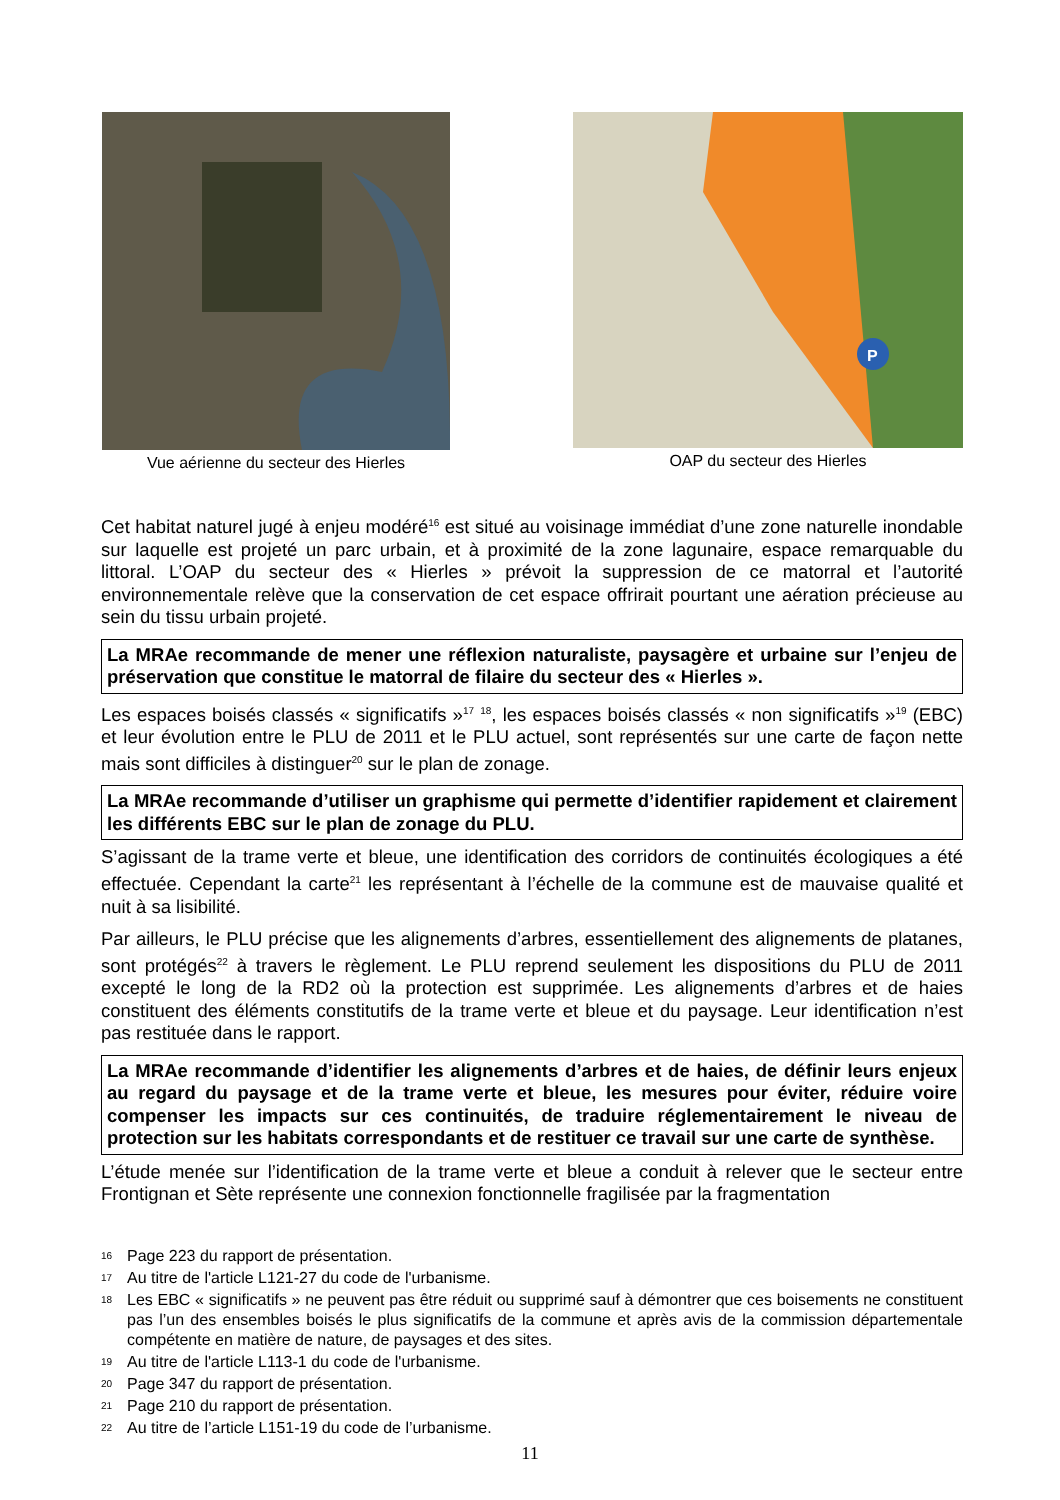Vue aérienne du secteur des Hierles
P
OAP du secteur des Hierles
Cet habitat naturel jugé à enjeu modéré<sup>16</sup> est situé au voisinage immédiat d’une zone naturelle inondable sur laquelle est projeté un parc urbain, et à proximité de la zone lagunaire, espace remarquable du littoral. L’OAP du secteur des « Hierles » prévoit la suppression de ce matorral et l’autorité environnementale relève que la conservation de cet espace offrirait pourtant une aération précieuse au sein du tissu urbain projeté.
La MRAe recommande de mener une réflexion naturaliste, paysagère et urbaine sur l’enjeu de préservation que constitue le matorral de filaire du secteur des « Hierles ».
Les espaces boisés classés « significatifs »<sup>17</sup> <sup>18</sup>, les espaces boisés classés « non significatifs »<sup>19</sup> (EBC) et leur évolution entre le PLU de 2011 et le PLU actuel, sont représentés sur une carte de façon nette mais sont difficiles à distinguer<sup>20</sup> sur le plan de zonage.
La MRAe recommande d’utiliser un graphisme qui permette d’identifier rapidement et clairement les différents EBC sur le plan de zonage du PLU.
S’agissant de la trame verte et bleue, une identification des corridors de continuités écologiques a été effectuée. Cependant la carte<sup>21</sup> les représentant à l’échelle de la commune est de mauvaise qualité et nuit à sa lisibilité.
Par ailleurs, le PLU précise que les alignements d’arbres, essentiellement des alignements de platanes, sont protégés<sup>22</sup> à travers le règlement. Le PLU reprend seulement les dispositions du PLU de 2011 excepté le long de la RD2 où la protection est supprimée. Les alignements d’arbres et de haies constituent des éléments constitutifs de la trame verte et bleue et du paysage. Leur identification n’est pas restituée dans le rapport.
La MRAe recommande d’identifier les alignements d’arbres et de haies, de définir leurs enjeux au regard du paysage et de la trame verte et bleue, les mesures pour éviter, réduire voire compenser les impacts sur ces continuités, de traduire réglementairement le niveau de protection sur les habitats correspondants et de restituer ce travail sur une carte de synthèse.
L’étude menée sur l’identification de la trame verte et bleue a conduit à relever que le secteur entre Frontignan et Sète représente une connexion fonctionnelle fragilisée par la fragmentation
16 Page 223 du rapport de présentation.
17 Au titre de l'article L121-27 du code de l'urbanisme.
18 Les EBC « significatifs » ne peuvent pas être réduit ou supprimé sauf à démontrer que ces boisements ne constituent pas l’un des ensembles boisés le plus significatifs de la commune et après avis de la commission départementale compétente en matière de nature, de paysages et des sites.
19 Au titre de l'article L113-1 du code de l'urbanisme.
20 Page 347 du rapport de présentation.
21 Page 210 du rapport de présentation.
22 Au titre de l’article L151-19 du code de l’urbanisme.
11